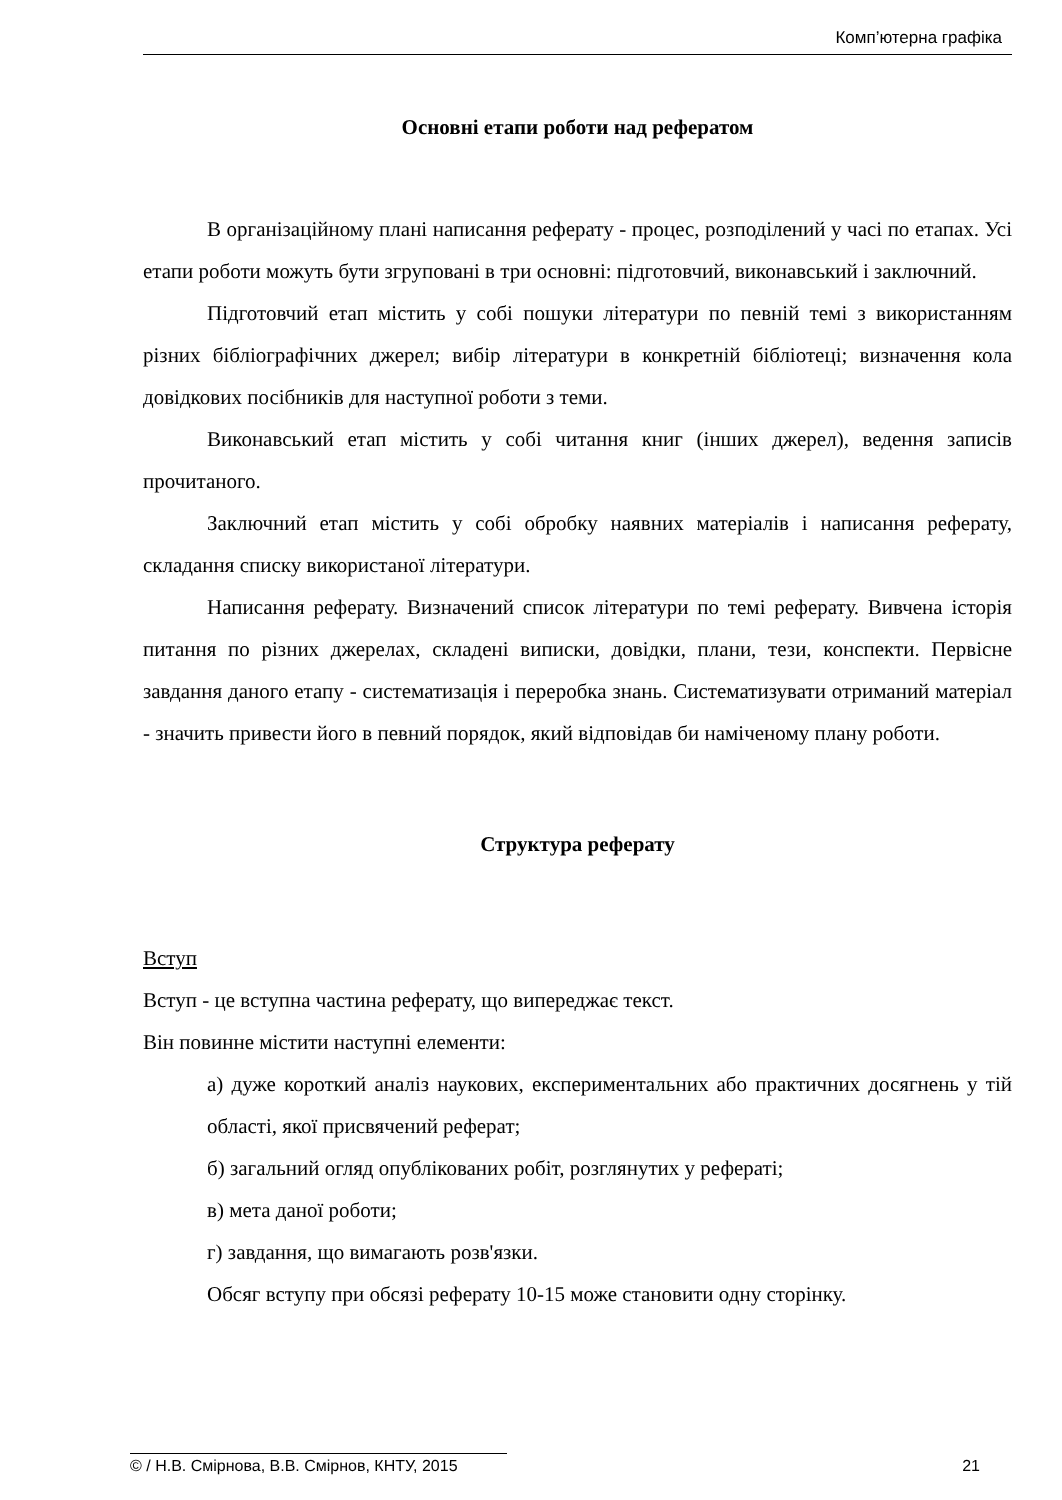Комп’ютерна графіка
Основні етапи роботи над рефератом
В організаційному плані написання реферату - процес, розподілений у часі по етапах. Усі етапи роботи можуть бути згруповані в три основні: підготовчий, виконавський і заключний.
Підготовчий етап містить у собі пошуки літератури по певній темі з використанням різних бібліографічних джерел; вибір літератури в конкретній бібліотеці; визначення кола довідкових посібників для наступної роботи з теми.
Виконавський етап містить у собі читання книг (інших джерел), ведення записів прочитаного.
Заключний етап містить у собі обробку наявних матеріалів і написання реферату, складання списку використаної літератури.
Написання реферату. Визначений список літератури по темі реферату. Вивчена історія питання по різних джерелах, складені виписки, довідки, плани, тези, конспекти. Первісне завдання даного етапу - систематизація і переробка знань. Систематизувати отриманий матеріал - значить привести його в певний порядок, який відповідав би наміченому плану роботи.
Структура реферату
Вступ
Вступ - це вступна частина реферату, що випереджає текст.
Він повинне містити наступні елементи:
а) дуже короткий аналіз наукових, експериментальних або практичних досягнень у тій області, якої присвячений реферат;
б) загальний огляд опублікованих робіт, розглянутих у рефераті;
в) мета даної роботи;
г) завдання, що вимагають розв'язки.
Обсяг вступу при обсязі реферату 10-15 може становити одну сторінку.
© / Н.В. Смірнова, В.В. Смірнов, КНТУ, 2015 21